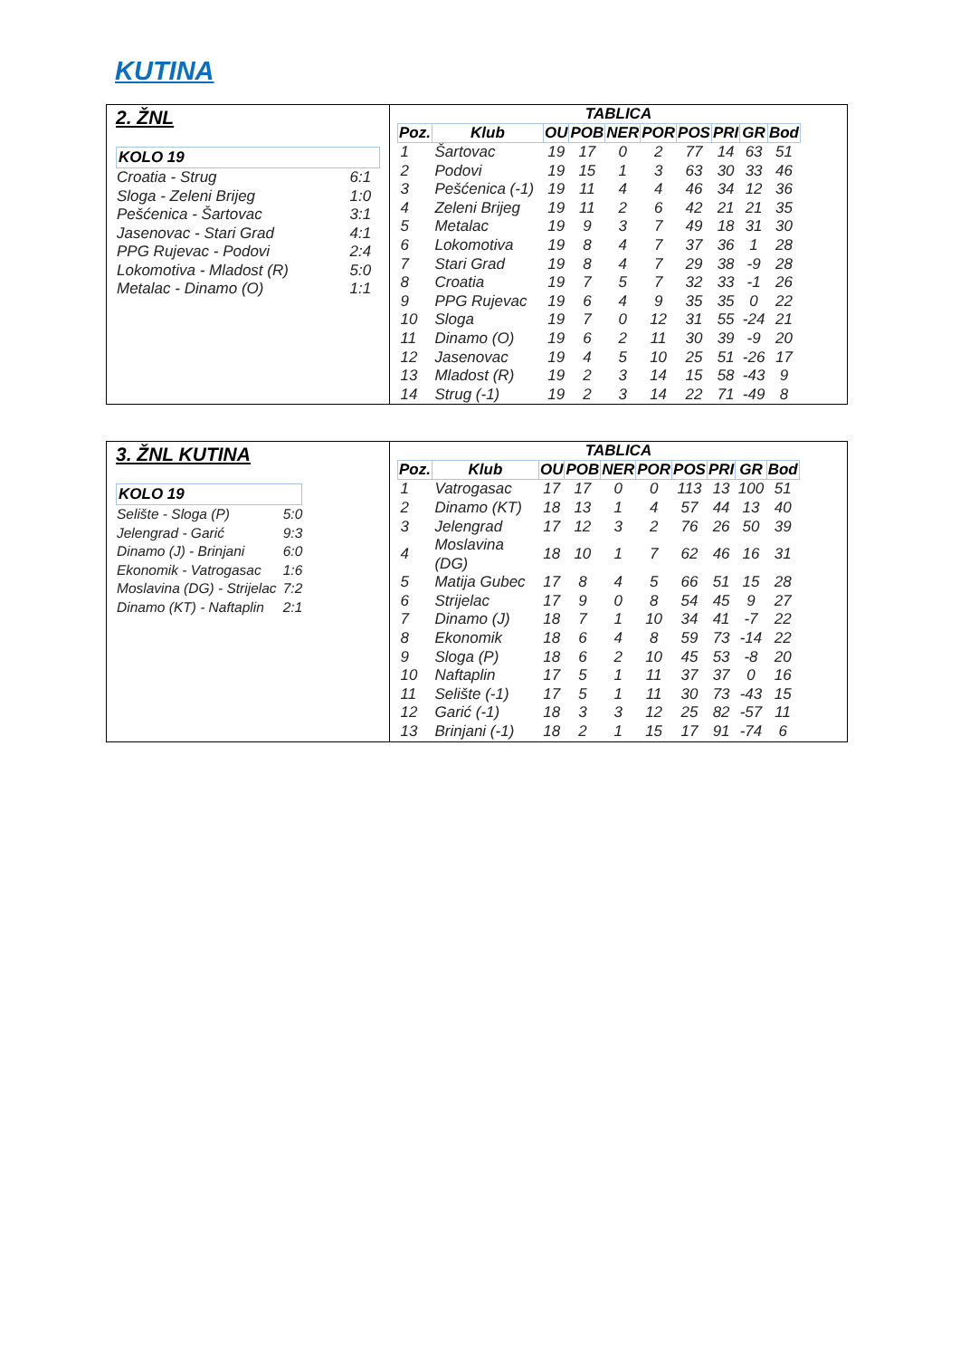KUTINA
2. ŽNL
KOLO 19
| Croatia - Strug | 6:1 |
| Sloga - Zeleni Brijeg | 1:0 |
| Pešćenica - Šartovac | 3:1 |
| Jasenovac - Stari Grad | 4:1 |
| PPG Rujevac - Podovi | 2:4 |
| Lokomotiva - Mladost (R) | 5:0 |
| Metalac - Dinamo (O) | 1:1 |
TABLICA
| Poz. | Klub | OU | POB | NER | POR | POS | PRI | GR | Bod |
| --- | --- | --- | --- | --- | --- | --- | --- | --- | --- |
| 1 | Šartovac | 19 | 17 | 0 | 2 | 77 | 14 | 63 | 51 |
| 2 | Podovi | 19 | 15 | 1 | 3 | 63 | 30 | 33 | 46 |
| 3 | Pešćenica (-1) | 19 | 11 | 4 | 4 | 46 | 34 | 12 | 36 |
| 4 | Zeleni Brijeg | 19 | 11 | 2 | 6 | 42 | 21 | 21 | 35 |
| 5 | Metalac | 19 | 9 | 3 | 7 | 49 | 18 | 31 | 30 |
| 6 | Lokomotiva | 19 | 8 | 4 | 7 | 37 | 36 | 1 | 28 |
| 7 | Stari Grad | 19 | 8 | 4 | 7 | 29 | 38 | -9 | 28 |
| 8 | Croatia | 19 | 7 | 5 | 7 | 32 | 33 | -1 | 26 |
| 9 | PPG Rujevac | 19 | 6 | 4 | 9 | 35 | 35 | 0 | 22 |
| 10 | Sloga | 19 | 7 | 0 | 12 | 31 | 55 | -24 | 21 |
| 11 | Dinamo (O) | 19 | 6 | 2 | 11 | 30 | 39 | -9 | 20 |
| 12 | Jasenovac | 19 | 4 | 5 | 10 | 25 | 51 | -26 | 17 |
| 13 | Mladost (R) | 19 | 2 | 3 | 14 | 15 | 58 | -43 | 9 |
| 14 | Strug (-1) | 19 | 2 | 3 | 14 | 22 | 71 | -49 | 8 |
3. ŽNL KUTINA
KOLO 19
| Selište - Sloga (P) | 5:0 |
| Jelengrad - Garić | 9:3 |
| Dinamo (J) - Brinjani | 6:0 |
| Ekonomik - Vatrogasac | 1:6 |
| Moslavina (DG) - Strijelac | 7:2 |
| Dinamo (KT) - Naftaplin | 2:1 |
TABLICA
| Poz. | Klub | OU | POB | NER | POR | POS | PRI | GR | Bod |
| --- | --- | --- | --- | --- | --- | --- | --- | --- | --- |
| 1 | Vatrogasac | 17 | 17 | 0 | 0 | 113 | 13 | 100 | 51 |
| 2 | Dinamo (KT) | 18 | 13 | 1 | 4 | 57 | 44 | 13 | 40 |
| 3 | Jelengrad | 17 | 12 | 3 | 2 | 76 | 26 | 50 | 39 |
| 4 | Moslavina (DG) | 18 | 10 | 1 | 7 | 62 | 46 | 16 | 31 |
| 5 | Matija Gubec | 17 | 8 | 4 | 5 | 66 | 51 | 15 | 28 |
| 6 | Strijelac | 17 | 9 | 0 | 8 | 54 | 45 | 9 | 27 |
| 7 | Dinamo (J) | 18 | 7 | 1 | 10 | 34 | 41 | -7 | 22 |
| 8 | Ekonomik | 18 | 6 | 4 | 8 | 59 | 73 | -14 | 22 |
| 9 | Sloga (P) | 18 | 6 | 2 | 10 | 45 | 53 | -8 | 20 |
| 10 | Naftaplin | 17 | 5 | 1 | 11 | 37 | 37 | 0 | 16 |
| 11 | Selište (-1) | 17 | 5 | 1 | 11 | 30 | 73 | -43 | 15 |
| 12 | Garić (-1) | 18 | 3 | 3 | 12 | 25 | 82 | -57 | 11 |
| 13 | Brinjani (-1) | 18 | 2 | 1 | 15 | 17 | 91 | -74 | 6 |